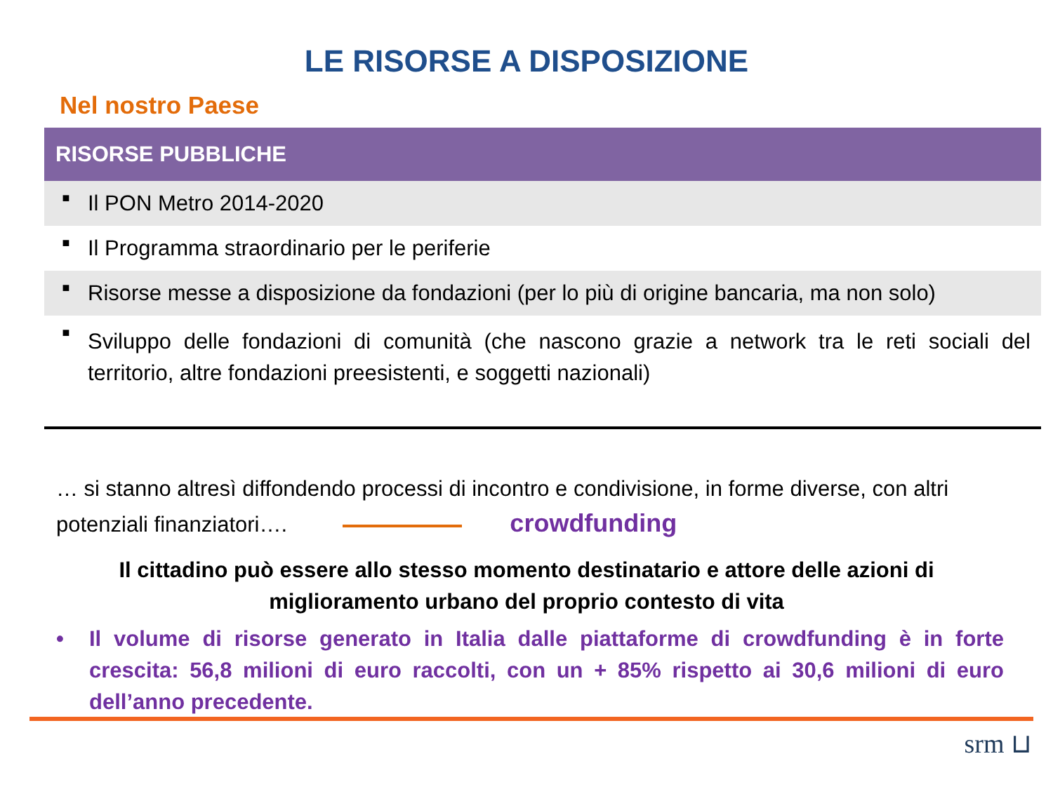LE RISORSE A DISPOSIZIONE
Nel nostro Paese
| RISORSE PUBBLICHE | |
| --- | --- |
| ■ | Il PON Metro 2014-2020 |
| ■ | Il Programma straordinario per le periferie |
| ■ | Risorse messe a disposizione da fondazioni (per lo più di origine bancaria, ma non solo) |
| ■ | Sviluppo delle fondazioni di comunità (che nascono grazie a network tra le reti sociali del territorio, altre fondazioni preesistenti, e soggetti nazionali) |
… si stanno altresì diffondendo processi di incontro e condivisione, in forme diverse, con altri potenziali finanziatori…. crowdfunding
Il cittadino può essere allo stesso momento destinatario e attore delle azioni di miglioramento urbano del proprio contesto di vita
• Il volume di risorse generato in Italia dalle piattaforme di crowdfunding è in forte crescita: 56,8 milioni di euro raccolti, con un + 85% rispetto ai 30,6 milioni di euro dell’anno precedente.
srm ⊔